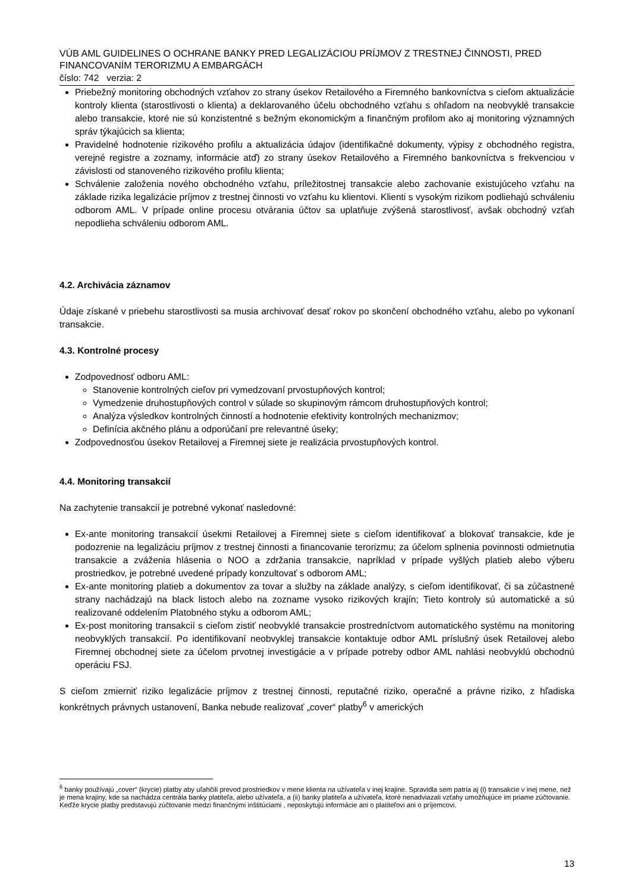VÚB AML GUIDELINES O OCHRANE BANKY PRED LEGALIZÁCIOU PRÍJMOV Z TRESTNEJ ČINNOSTI, PRED FINANCOVANÍM TERORIZMU A EMBARGÁCH
číslo: 742 verzia: 2
Priebežný monitoring obchodných vzťahov zo strany úsekov Retailového a Firemného bankovníctva s cieľom aktualizácie kontroly klienta (starostlivosti o klienta) a deklarovaného účelu obchodného vzťahu s ohľadom na neobvyklé transakcie alebo transakcie, ktoré nie sú konzistentné s bežným ekonomickým a finančným profilom ako aj monitoring významných správ týkajúcich sa klienta;
Pravidelné hodnotenie rizikového profilu a aktualizácia údajov (identifikačné dokumenty, výpisy z obchodného registra, verejné registre a zoznamy, informácie atď) zo strany úsekov Retailového a Firemného bankovníctva s frekvenciou v závislosti od stanoveného rizikového profilu klienta;
Schválenie založenia nového obchodného vzťahu, príležitostnej transakcie alebo zachovanie existujúceho vzťahu na základe rizika legalizácie príjmov z trestnej činnosti vo vzťahu ku klientovi. Klienti s vysokým rizikom podliehajú schváleniu odborom AML. V prípade online procesu otvárania účtov sa uplatňuje zvýšená starostlivosť, avšak obchodný vzťah nepodlieha schváleniu odborom AML.
4.2. Archivácia záznamov
Údaje získané v priebehu starostlivosti sa musia archivovať desať rokov po skončení obchodného vzťahu, alebo po vykonaní transakcie.
4.3. Kontrolné procesy
Zodpovednosť odboru AML:
Stanovenie kontrolných cieľov pri vymedzovaní prvostupňových kontrol;
Vymedzenie druhostupňových control v súlade so skupinovým rámcom druhostupňových kontrol;
Analýza výsledkov kontrolných činností a hodnotenie efektivity kontrolných mechanizmov;
Definícia akčného plánu a odporúčaní pre relevantné úseky;
Zodpovednosťou úsekov Retailovej a Firemnej siete je realizácia prvostupňových kontrol.
4.4. Monitoring transakcií
Na zachytenie transakcií je potrebné vykonať nasledovné:
Ex-ante monitoring transakcií úsekmi Retailovej a Firemnej siete s cieľom identifikovať a blokovať transakcie, kde je podozrenie na legalizáciu príjmov z trestnej činnosti a financovanie terorizmu; za účelom splnenia povinnosti odmietnutia transakcie a zváženia hlásenia o NOO a zdržania transakcie, napríklad v prípade vyšlých platieb alebo výberu prostriedkov, je potrebné uvedené prípady konzultovať s odborom AML;
Ex-ante monitoring platieb a dokumentov za tovar a služby na základe analýzy, s cieľom identifikovať, či sa zúčastnené strany nachádzajú na black listoch alebo na zozname vysoko rizikových krajín; Tieto kontroly sú automatické a sú realizované oddelením Platobného styku a odborom AML;
Ex-post monitoring transakcií s cieľom zistiť neobvyklé transakcie prostredníctvom automatického systému na monitoring neobvyklých transakcií. Po identifikovaní neobvyklej transakcie kontaktuje odbor AML príslušný úsek Retailovej alebo Firemnej obchodnej siete za účelom prvotnej investigácie a v prípade potreby odbor AML nahlási neobvyklú obchodnú operáciu FSJ.
S cieľom zmierniť riziko legalizácie príjmov z trestnej činnosti, reputačné riziko, operačné a právne riziko, z hľadiska konkrétnych právnych ustanovení, Banka nebude realizovať „cover“ platby<sup>6</sup> v amerických
<sup>6</sup> banky používajú „cover“ (krycie) platby aby uľahčili prevod prostriedkov v mene klienta na užívateľa v inej krajine. Spravidla sem patria aj (i) transakcie v inej mene, než je mena krajiny, kde sa nachádza centrála banky platiteľa, alebo užívateľa, a (ii) banky platiteľa a užívateľa, ktoré nenadviazali vzťahy umožňujúce im priame zúčtovanie. Keďže krycie platby predstavujú zúčtovanie medzi finančnými inštitúciami , neposkytujú informácie ani o platiteľovi ani o príjemcovi.
13